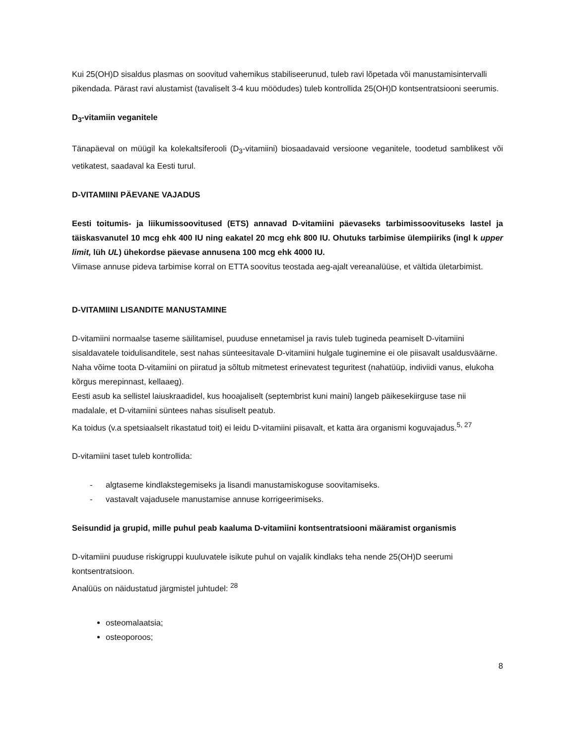Kui 25(OH)D sisaldus plasmas on soovitud vahemikus stabiliseerunud, tuleb ravi lõpetada või manustamisintervalli pikendada. Pärast ravi alustamist (tavaliselt 3-4 kuu möödudes) tuleb kontrollida 25(OH)D kontsentratsiooni seerumis.
D<sub>3</sub>-vitamiin veganitele
Tänapäeval on müügil ka kolekaltsiferooli (D<sub>3</sub>-vitamiini) biosaadavaid versioone veganitele, toodetud samblikest või vetikatest, saadaval ka Eesti turul.
D-VITAMIINI PÄEVANE VAJADUS
Eesti toitumis- ja liikumissoovitused (ETS) annavad D-vitamiini päevaseks tarbimissoovituseks lastel ja täiskasvanutel 10 mcg ehk 400 IU ning eakatel 20 mcg ehk 800 IU. Ohutuks tarbimise ülempiiriks (ingl k upper limit, lüh UL) ühekordse päevase annusena 100 mcg ehk 4000 IU.
Viimase annuse pideva tarbimise korral on ETTA soovitus teostada aeg-ajalt vereanalüüse, et vältida ületarbimist.
D-VITAMIINI LISANDITE MANUSTAMINE
D-vitamiini normaalse taseme säilitamisel, puuduse ennetamisel ja ravis tuleb tugineda peamiselt D-vitamiini sisaldavatele toidulisanditele, sest nahas sünteesitavale D-vitamiini hulgale tuginemine ei ole piisavalt usaldusväärne.
Naha võime toota D-vitamiini on piiratud ja sõltub mitmetest erinevatest teguritest (nahatüüp, indiviidi vanus, elukoha kõrgus merepinnast, kellaaeg).
Eesti asub ka sellistel laiuskraadidel, kus hooajaliselt (septembrist kuni maini) langeb päikesekiirguse tase nii madalale, et D-vitamiini süntees nahas sisuliselt peatub.
Ka toidus (v.a spetsiaalselt rikastatud toit) ei leidu D-vitamiini piisavalt, et katta ära organismi koguvajadus.<sup>5, 27</sup>
D-vitamiini taset tuleb kontrollida:
- algtaseme kindlakstegemiseks ja lisandi manustamiskoguse soovitamiseks.
- vastavalt vajadusele manustamise annuse korrigeerimiseks.
Seisundid ja grupid, mille puhul peab kaaluma D-vitamiini kontsentratsiooni määramist organismis
D-vitamiini puuduse riskigruppi kuuluvatele isikute puhul on vajalik kindlaks teha nende 25(OH)D seerumi kontsentratsioon.
Analüüs on näidustatud järgmistel juhtudel: <sup>28</sup>
osteomalaatsia;
osteoporoos;
8